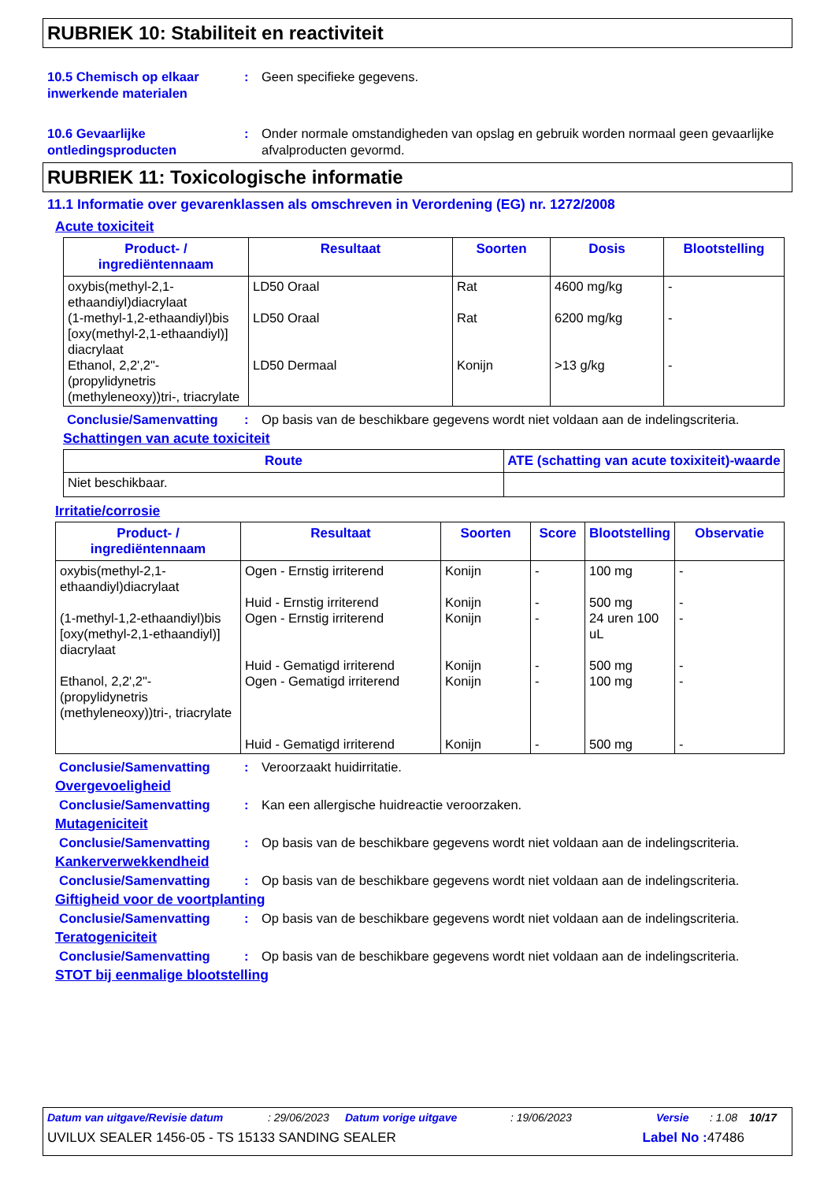RUBRIEK 10: Stabiliteit en reactiviteit
10.5 Chemisch op elkaar inwerkende materialen
: Geen specifieke gegevens.
10.6 Gevaarlijke ontledingsproducten
: Onder normale omstandigheden van opslag en gebruik worden normaal geen gevaarlijke afvalproducten gevormd.
RUBRIEK 11: Toxicologische informatie
11.1 Informatie over gevarenklassen als omschreven in Verordening (EG) nr. 1272/2008
Acute toxiciteit
| Product- / ingrediëntennaam | Resultaat | Soorten | Dosis | Blootstelling |
| --- | --- | --- | --- | --- |
| oxybis(methyl-2,1-ethaandiyl)diacrylaat (1-methyl-1,2-ethaandiyl)bis [oxy(methyl-2,1-ethaandiyl)] diacrylaat Ethanol, 2,2',2"-(propylidynetris (methyleneoxy))tri-, triacrylate | LD50 Oraal LD50 Oraal LD50 Dermaal | Rat Rat Konijn | 4600 mg/kg 6200 mg/kg >13 g/kg | - - - |
Conclusie/Samenvatting : Op basis van de beschikbare gegevens wordt niet voldaan aan de indelingscriteria.
Schattingen van acute toxiciteit
| Route | ATE (schatting van acute toxixiteit)-waarde |
| --- | --- |
| Niet beschikbaar. | |
Irritatie/corrosie
| Product- / ingrediëntennaam | Resultaat | Soorten | Score | Blootstelling | Observatie |
| --- | --- | --- | --- | --- | --- |
| oxybis(methyl-2,1-ethaandiyl)diacrylaat (1-methyl-1,2-ethaandiyl)bis [oxy(methyl-2,1-ethaandiyl)] diacrylaat Ethanol, 2,2',2"-(propylidynetris (methyleneoxy))tri-, triacrylate | Ogen - Ernstig irriterend Huid - Ernstig irriterend Ogen - Ernstig irriterend Huid - Gematigd irriterend Ogen - Gematigd irriterend Huid - Gematigd irriterend | Konijn Konijn Konijn Konijn Konijn Konijn | - - - - - - | 100 mg 500 mg 24 uren 100 uL 500 mg 100 mg 500 mg | - - - - - - |
Conclusie/Samenvatting : Veroorzaakt huidirritatie.
Overgevoeligheid
Conclusie/Samenvatting : Kan een allergische huidreactie veroorzaken.
Mutageniciteit
Conclusie/Samenvatting : Op basis van de beschikbare gegevens wordt niet voldaan aan de indelingscriteria.
Kankerverwekkendheid
Conclusie/Samenvatting : Op basis van de beschikbare gegevens wordt niet voldaan aan de indelingscriteria.
Giftigheid voor de voortplanting
Conclusie/Samenvatting : Op basis van de beschikbare gegevens wordt niet voldaan aan de indelingscriteria.
Teratogeniciteit
Conclusie/Samenvatting : Op basis van de beschikbare gegevens wordt niet voldaan aan de indelingscriteria.
STOT bij eenmalige blootstelling
Datum van uitgave/Revisie datum: 29/06/2023 Datum vorige uitgave: 19/06/2023 Versie: 1.08 10/17
UVILUX SEALER 1456-05 - TS 15133 SANDING SEALER Label No : 47486